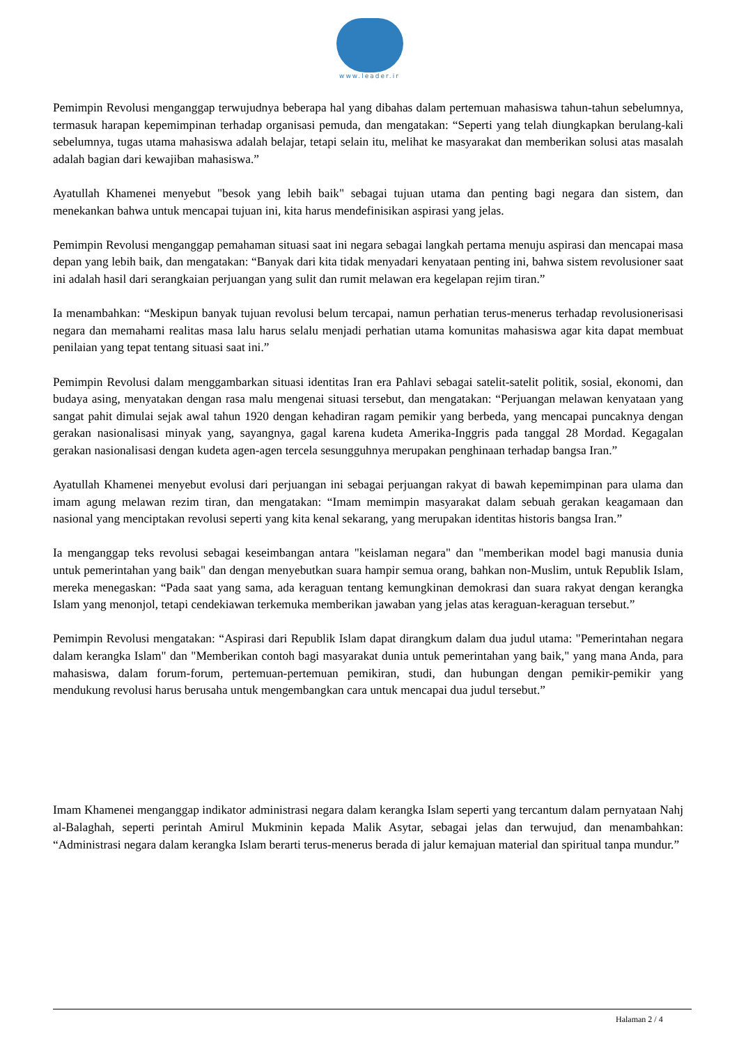www.leader.ir
Pemimpin Revolusi menganggap terwujudnya beberapa hal yang dibahas dalam pertemuan mahasiswa tahun-tahun sebelumnya, termasuk harapan kepemimpinan terhadap organisasi pemuda, dan mengatakan: “Seperti yang telah diungkapkan berulang-kali sebelumnya, tugas utama mahasiswa adalah belajar, tetapi selain itu, melihat ke masyarakat dan memberikan solusi atas masalah adalah bagian dari kewajiban mahasiswa.”
Ayatullah Khamenei menyebut "besok yang lebih baik" sebagai tujuan utama dan penting bagi negara dan sistem, dan menekankan bahwa untuk mencapai tujuan ini, kita harus mendefinisikan aspirasi yang jelas.
Pemimpin Revolusi menganggap pemahaman situasi saat ini negara sebagai langkah pertama menuju aspirasi dan mencapai masa depan yang lebih baik, dan mengatakan: “Banyak dari kita tidak menyadari kenyataan penting ini, bahwa sistem revolusioner saat ini adalah hasil dari serangkaian perjuangan yang sulit dan rumit melawan era kegelapan rejim tiran.”
Ia menambahkan: “Meskipun banyak tujuan revolusi belum tercapai, namun perhatian terus-menerus terhadap revolusionerisasi negara dan memahami realitas masa lalu harus selalu menjadi perhatian utama komunitas mahasiswa agar kita dapat membuat penilaian yang tepat tentang situasi saat ini.”
Pemimpin Revolusi dalam menggambarkan situasi identitas Iran era Pahlavi sebagai satelit-satelit politik, sosial, ekonomi, dan budaya asing, menyatakan dengan rasa malu mengenai situasi tersebut, dan mengatakan: “Perjuangan melawan kenyataan yang sangat pahit dimulai sejak awal tahun 1920 dengan kehadiran ragam pemikir yang berbeda, yang mencapai puncaknya dengan gerakan nasionalisasi minyak yang, sayangnya, gagal karena kudeta Amerika-Inggris pada tanggal 28 Mordad. Kegagalan gerakan nasionalisasi dengan kudeta agen-agen tercela sesungguhnya merupakan penghinaan terhadap bangsa Iran.”
Ayatullah Khamenei menyebut evolusi dari perjuangan ini sebagai perjuangan rakyat di bawah kepemimpinan para ulama dan imam agung melawan rezim tiran, dan mengatakan: “Imam memimpin masyarakat dalam sebuah gerakan keagamaan dan nasional yang menciptakan revolusi seperti yang kita kenal sekarang, yang merupakan identitas historis bangsa Iran.”
Ia menganggap teks revolusi sebagai keseimbangan antara "keislaman negara" dan "memberikan model bagi manusia dunia untuk pemerintahan yang baik" dan dengan menyebutkan suara hampir semua orang, bahkan non-Muslim, untuk Republik Islam, mereka menegaskan: “Pada saat yang sama, ada keraguan tentang kemungkinan demokrasi dan suara rakyat dengan kerangka Islam yang menonjol, tetapi cendekiawan terkemuka memberikan jawaban yang jelas atas keraguan-keraguan tersebut.”
Pemimpin Revolusi mengatakan: “Aspirasi dari Republik Islam dapat dirangkum dalam dua judul utama: "Pemerintahan negara dalam kerangka Islam" dan "Memberikan contoh bagi masyarakat dunia untuk pemerintahan yang baik," yang mana Anda, para mahasiswa, dalam forum-forum, pertemuan-pertemuan pemikiran, studi, dan hubungan dengan pemikir-pemikir yang mendukung revolusi harus berusaha untuk mengembangkan cara untuk mencapai dua judul tersebut.”
Imam Khamenei menganggap indikator administrasi negara dalam kerangka Islam seperti yang tercantum dalam pernyataan Nahj al-Balaghah, seperti perintah Amirul Mukminin kepada Malik Asytar, sebagai jelas dan terwujud, dan menambahkan: “Administrasi negara dalam kerangka Islam berarti terus-menerus berada di jalur kemajuan material dan spiritual tanpa mundur.”
Halaman 2 / 4